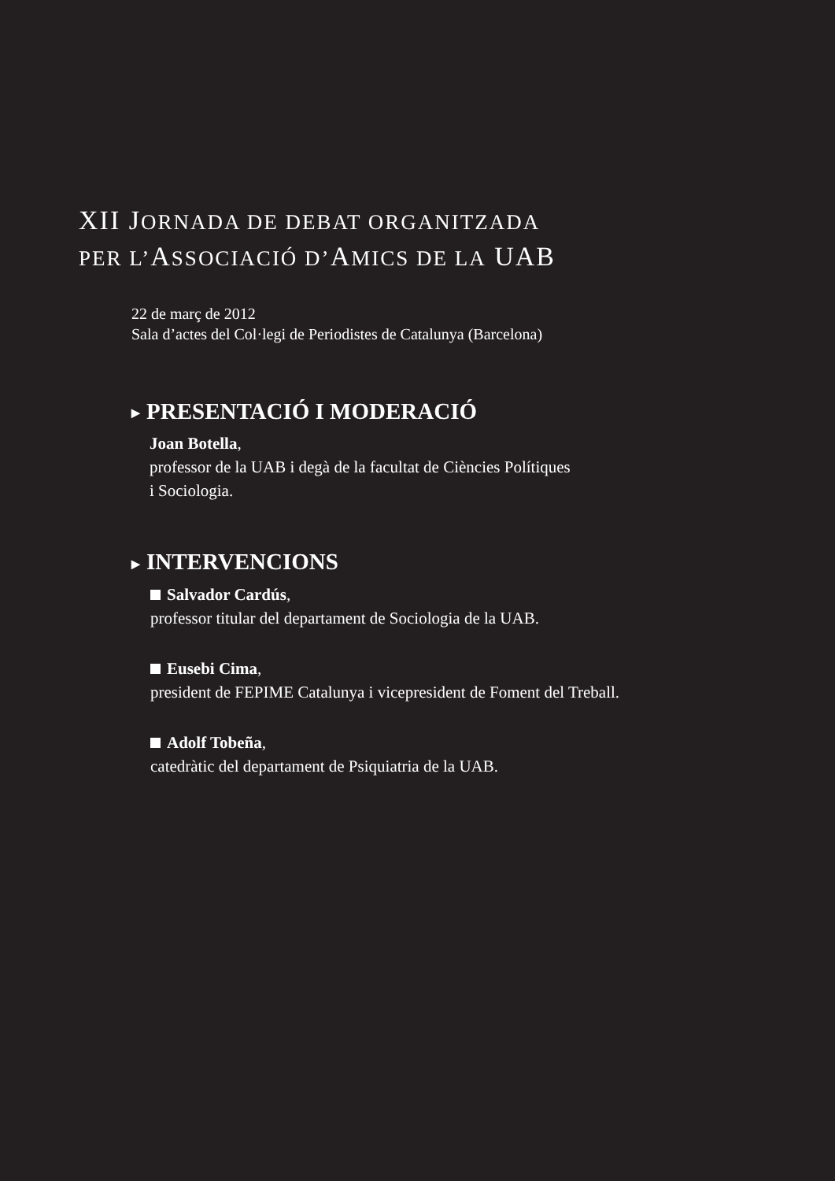XII JORNADA DE DEBAT ORGANITZADA
PER L’ASSOCIACIÓ D’AMICS DE LA UAB
22 de març de 2012
Sala d’actes del Col·legi de Periodistes de Catalunya (Barcelona)
▶ PRESENTACIÓ I MODERACIÓ
Joan Botella,
professor de la UAB i degà de la facultat de Ciències Polítiques
i Sociologia.
▶ INTERVENCIONS
Salvador Cardús,
professor titular del departament de Sociologia de la UAB.
Eusebi Cima,
president de FEPIME Catalunya i vicepresident de Foment del Treball.
Adolf Tobeña,
catedràtic del departament de Psiquiatria de la UAB.